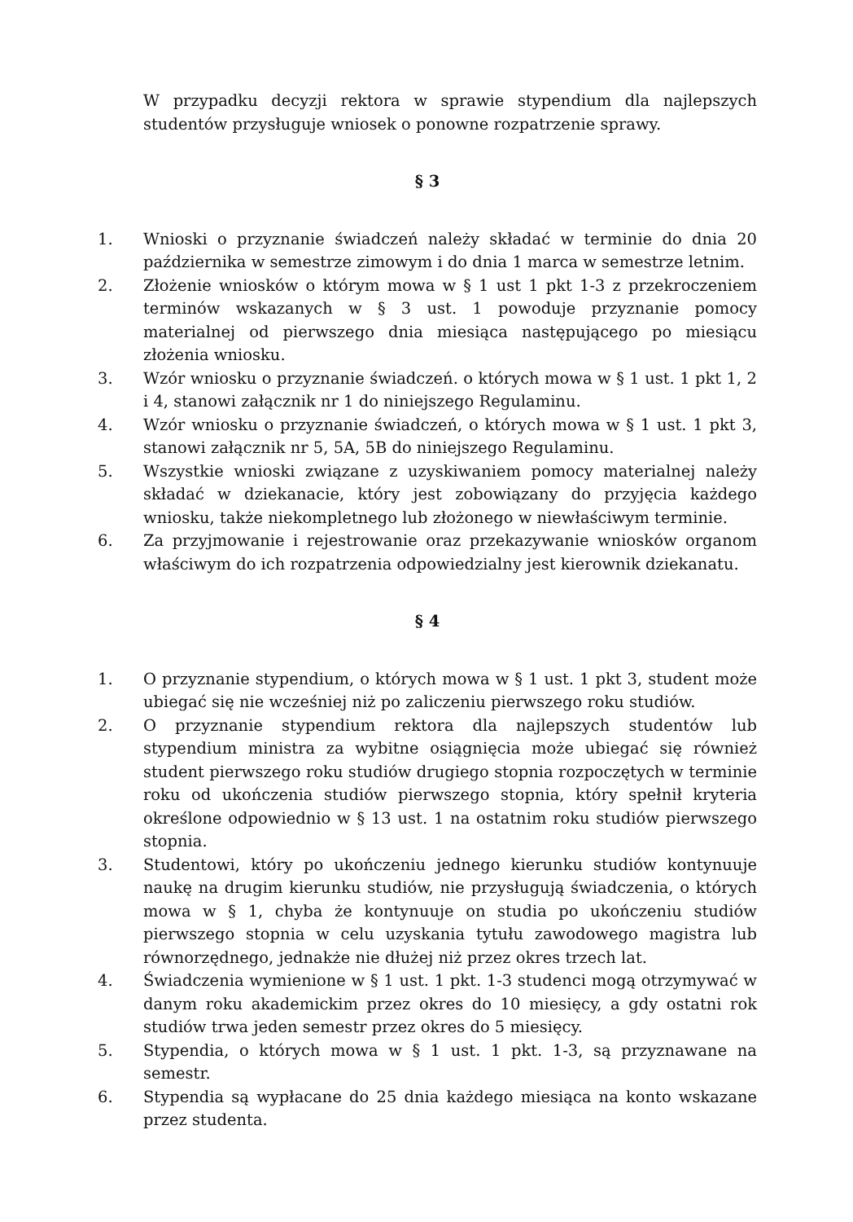W przypadku decyzji rektora w sprawie stypendium dla najlepszych studentów przysługuje wniosek o ponowne rozpatrzenie sprawy.
§ 3
1. Wnioski o przyznanie świadczeń należy składać w terminie do dnia 20 października w semestrze zimowym i do dnia 1 marca w semestrze letnim.
2. Złożenie wniosków o którym mowa w § 1 ust 1 pkt 1-3 z przekroczeniem terminów wskazanych w § 3 ust. 1 powoduje przyznanie pomocy materialnej od pierwszego dnia miesiąca następującego po miesiącu złożenia wniosku.
3. Wzór wniosku o przyznanie świadczeń. o których mowa w § 1 ust. 1 pkt 1, 2 i 4, stanowi załącznik nr 1 do niniejszego Regulaminu.
4. Wzór wniosku o przyznanie świadczeń, o których mowa w § 1 ust. 1 pkt 3, stanowi załącznik nr 5, 5A, 5B do niniejszego Regulaminu.
5. Wszystkie wnioski związane z uzyskiwaniem pomocy materialnej należy składać w dziekanacie, który jest zobowiązany do przyjęcia każdego wniosku, także niekompletnego lub złożonego w niewłaściwym terminie.
6. Za przyjmowanie i rejestrowanie oraz przekazywanie wniosków organom właściwym do ich rozpatrzenia odpowiedzialny jest kierownik dziekanatu.
§ 4
1. O przyznanie stypendium, o których mowa w § 1 ust. 1 pkt 3, student może ubiegać się nie wcześniej niż po zaliczeniu pierwszego roku studiów.
2. O przyznanie stypendium rektora dla najlepszych studentów lub stypendium ministra za wybitne osiągnięcia może ubiegać się również student pierwszego roku studiów drugiego stopnia rozpoczętych w terminie roku od ukończenia studiów pierwszego stopnia, który spełnił kryteria określone odpowiednio w § 13 ust. 1 na ostatnim roku studiów pierwszego stopnia.
3. Studentowi, który po ukończeniu jednego kierunku studiów kontynuuje naukę na drugim kierunku studiów, nie przysługują świadczenia, o których mowa w § 1, chyba że kontynuuje on studia po ukończeniu studiów pierwszego stopnia w celu uzyskania tytułu zawodowego magistra lub równorzędnego, jednakże nie dłużej niż przez okres trzech lat.
4. Świadczenia wymienione w § 1 ust. 1 pkt. 1-3 studenci mogą otrzymywać w danym roku akademickim przez okres do 10 miesięcy, a gdy ostatni rok studiów trwa jeden semestr przez okres do 5 miesięcy.
5. Stypendia, o których mowa w § 1 ust. 1 pkt. 1-3, są przyznawane na semestr.
6. Stypendia są wypłacane do 25 dnia każdego miesiąca na konto wskazane przez studenta.